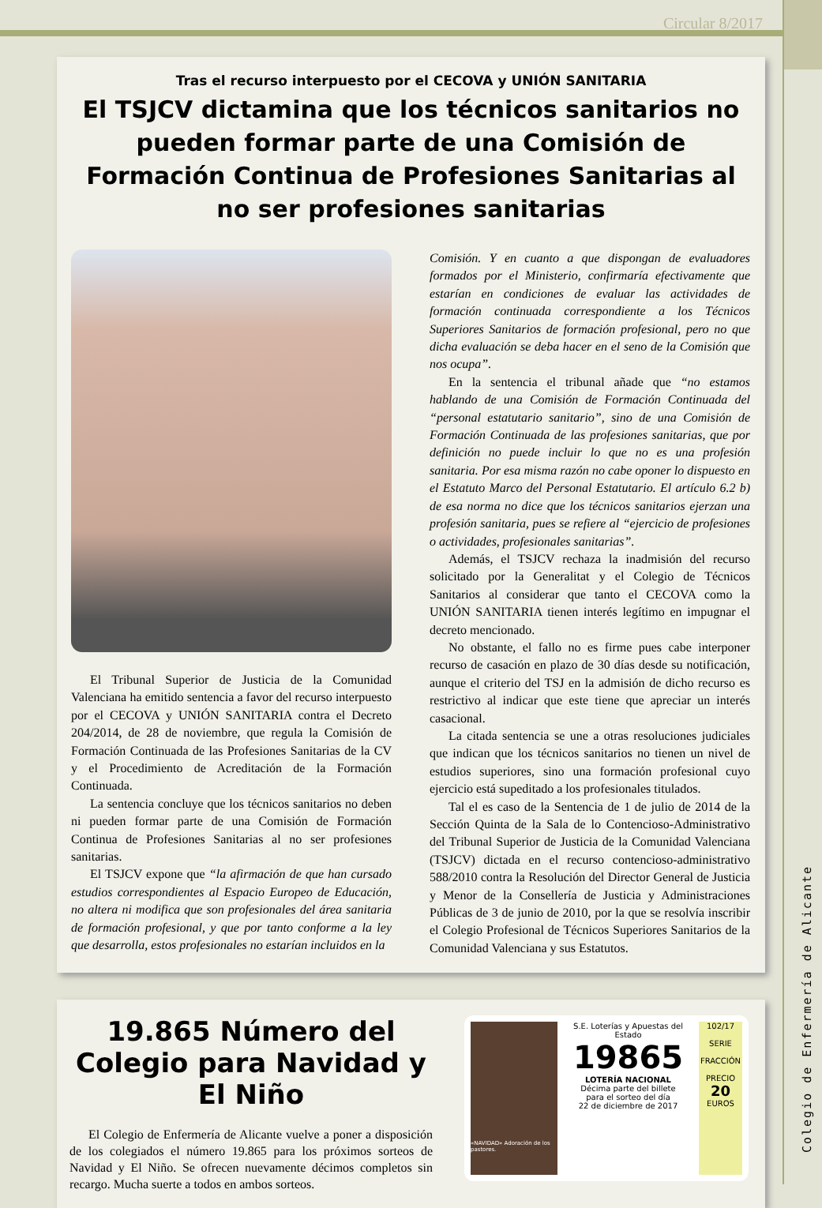Circular 8/2017
Colegio de Enfermería de Alicante
Tras el recurso interpuesto por el CECOVA y UNIÓN SANITARIA
El TSJCV dictamina que los técnicos sanitarios no pueden formar parte de una Comisión de Formación Continua de Profesiones Sanitarias al no ser profesiones sanitarias
El Tribunal Superior de Justicia de la Comunidad Valenciana ha emitido sentencia a favor del recurso interpuesto por el CECOVA y UNIÓN SANITARIA contra el Decreto 204/2014, de 28 de noviembre, que regula la Comisión de Formación Continuada de las Profesiones Sanitarias de la CV y el Procedimiento de Acreditación de la Formación Continuada.
La sentencia concluye que los técnicos sanitarios no deben ni pueden formar parte de una Comisión de Formación Continua de Profesiones Sanitarias al no ser profesiones sanitarias.
El TSJCV expone que “la afirmación de que han cursado estudios correspondientes al Espacio Europeo de Educación, no altera ni modifica que son profesionales del área sanitaria de formación profesional, y que por tanto conforme a la ley que desarrolla, estos profesionales no estarían incluidos en la
Comisión. Y en cuanto a que dispongan de evaluadores formados por el Ministerio, confirmaría efectivamente que estarían en condiciones de evaluar las actividades de formación continuada correspondiente a los Técnicos Superiores Sanitarios de formación profesional, pero no que dicha evaluación se deba hacer en el seno de la Comisión que nos ocupa”.
En la sentencia el tribunal añade que “no estamos hablando de una Comisión de Formación Continuada del “personal estatutario sanitario”, sino de una Comisión de Formación Continuada de las profesiones sanitarias, que por definición no puede incluir lo que no es una profesión sanitaria. Por esa misma razón no cabe oponer lo dispuesto en el Estatuto Marco del Personal Estatutario. El artículo 6.2 b) de esa norma no dice que los técnicos sanitarios ejerzan una profesión sanitaria, pues se refiere al “ejercicio de profesiones o actividades, profesionales sanitarias”.
Además, el TSJCV rechaza la inadmisión del recurso solicitado por la Generalitat y el Colegio de Técnicos Sanitarios al considerar que tanto el CECOVA como la UNIÓN SANITARIA tienen interés legítimo en impugnar el decreto mencionado.
No obstante, el fallo no es firme pues cabe interponer recurso de casación en plazo de 30 días desde su notificación, aunque el criterio del TSJ en la admisión de dicho recurso es restrictivo al indicar que este tiene que apreciar un interés casacional.
La citada sentencia se une a otras resoluciones judiciales que indican que los técnicos sanitarios no tienen un nivel de estudios superiores, sino una formación profesional cuyo ejercicio está supeditado a los profesionales titulados.
Tal el es caso de la Sentencia de 1 de julio de 2014 de la Sección Quinta de la Sala de lo Contencioso-Administrativo del Tribunal Superior de Justicia de la Comunidad Valenciana (TSJCV) dictada en el recurso contencioso-administrativo 588/2010 contra la Resolución del Director General de Justicia y Menor de la Consellería de Justicia y Administraciones Públicas de 3 de junio de 2010, por la que se resolvía inscribir el Colegio Profesional de Técnicos Superiores Sanitarios de la Comunidad Valenciana y sus Estatutos.
19.865 Número del Colegio para Navidad y El Niño
El Colegio de Enfermería de Alicante vuelve a poner a disposición de los colegiados el número 19.865 para los próximos sorteos de Navidad y El Niño. Se ofrecen nuevamente décimos completos sin recargo. Mucha suerte a todos en ambos sorteos.
«NAVIDAD» Adoración de los pastores.
S.E. Loterías y Apuestas del Estado
19865
LOTERÍA NACIONAL
Décima parte del billete
para el sorteo del día
22 de diciembre de 2017
102/17
SERIE
FRACCIÓN
PRECIO
20
EUROS